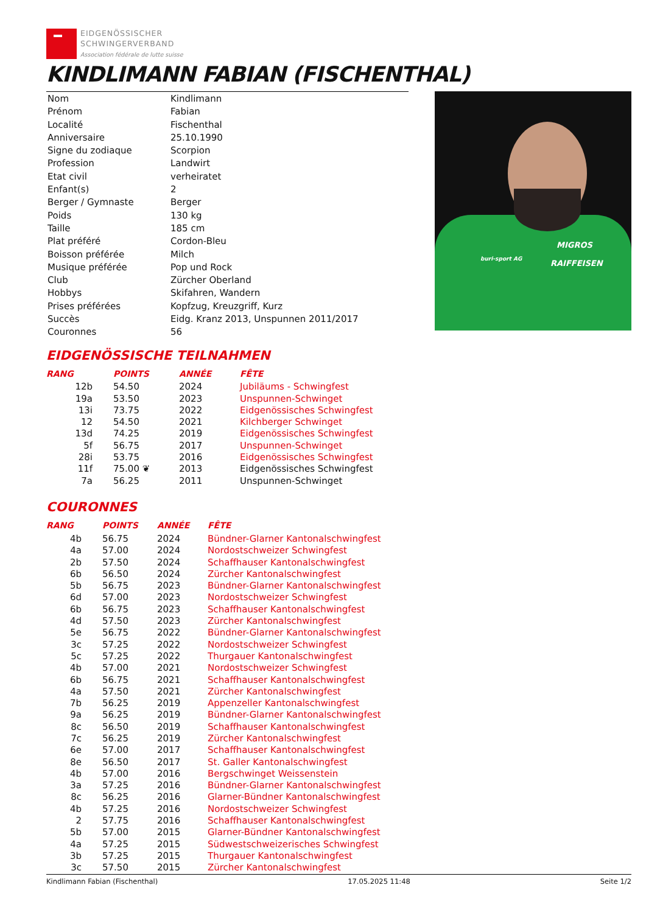EIDGENÖSSISCHER
SCHWINGERVERBAND
Association fédérale de lutte suisse
KINDLIMANN FABIAN (FISCHENTHAL)
| Nom | Kindlimann |
| Prénom | Fabian |
| Localité | Fischenthal |
| Anniversaire | 25.10.1990 |
| Signe du zodiaque | Scorpion |
| Profession | Landwirt |
| Etat civil | verheiratet |
| Enfant(s) | 2 |
| Berger / Gymnaste | Berger |
| Poids | 130 kg |
| Taille | 185 cm |
| Plat préféré | Cordon-Bleu |
| Boisson préférée | Milch |
| Musique préférée | Pop und Rock |
| Club | Zürcher Oberland |
| Hobbys | Skifahren, Wandern |
| Prises préférées | Kopfzug, Kreuzgriff, Kurz |
| Succès | Eidg. Kranz 2013, Unspunnen 2011/2017 |
| Couronnes | 56 |
MIGROS
RAIFFEISEN buri-sport AG
EIDGENÖSSISCHE TEILNAHMEN
| RANG | POINTS | ANNÉE | FÊTE |
| --- | --- | --- | --- |
| 12b | 54.50 | 2024 | Jubiläums - Schwingfest |
| 19a | 53.50 | 2023 | Unspunnen-Schwinget |
| 13i | 73.75 | 2022 | Eidgenössisches Schwingfest |
| 12 | 54.50 | 2021 | Kilchberger Schwinget |
| 13d | 74.25 | 2019 | Eidgenössisches Schwingfest |
| 5f | 56.75 | 2017 | Unspunnen-Schwinget |
| 28i | 53.75 | 2016 | Eidgenössisches Schwingfest |
| 11f | 75.00 ❦ | 2013 | Eidgenössisches Schwingfest |
| 7a | 56.25 | 2011 | Unspunnen-Schwinget |
COURONNES
| RANG | POINTS | ANNÉE | FÊTE |
| --- | --- | --- | --- |
| 4b | 56.75 | 2024 | Bündner-Glarner Kantonalschwingfest |
| 4a | 57.00 | 2024 | Nordostschweizer Schwingfest |
| 2b | 57.50 | 2024 | Schaffhauser Kantonalschwingfest |
| 6b | 56.50 | 2024 | Zürcher Kantonalschwingfest |
| 5b | 56.75 | 2023 | Bündner-Glarner Kantonalschwingfest |
| 6d | 57.00 | 2023 | Nordostschweizer Schwingfest |
| 6b | 56.75 | 2023 | Schaffhauser Kantonalschwingfest |
| 4d | 57.50 | 2023 | Zürcher Kantonalschwingfest |
| 5e | 56.75 | 2022 | Bündner-Glarner Kantonalschwingfest |
| 3c | 57.25 | 2022 | Nordostschweizer Schwingfest |
| 5c | 57.25 | 2022 | Thurgauer Kantonalschwingfest |
| 4b | 57.00 | 2021 | Nordostschweizer Schwingfest |
| 6b | 56.75 | 2021 | Schaffhauser Kantonalschwingfest |
| 4a | 57.50 | 2021 | Zürcher Kantonalschwingfest |
| 7b | 56.25 | 2019 | Appenzeller Kantonalschwingfest |
| 9a | 56.25 | 2019 | Bündner-Glarner Kantonalschwingfest |
| 8c | 56.50 | 2019 | Schaffhauser Kantonalschwingfest |
| 7c | 56.25 | 2019 | Zürcher Kantonalschwingfest |
| 6e | 57.00 | 2017 | Schaffhauser Kantonalschwingfest |
| 8e | 56.50 | 2017 | St. Galler Kantonalschwingfest |
| 4b | 57.00 | 2016 | Bergschwinget Weissenstein |
| 3a | 57.25 | 2016 | Bündner-Glarner Kantonalschwingfest |
| 8c | 56.25 | 2016 | Glarner-Bündner Kantonalschwingfest |
| 4b | 57.25 | 2016 | Nordostschweizer Schwingfest |
| 2 | 57.75 | 2016 | Schaffhauser Kantonalschwingfest |
| 5b | 57.00 | 2015 | Glarner-Bündner Kantonalschwingfest |
| 4a | 57.25 | 2015 | Südwestschweizerisches Schwingfest |
| 3b | 57.25 | 2015 | Thurgauer Kantonalschwingfest |
| 3c | 57.50 | 2015 | Zürcher Kantonalschwingfest |
Kindlimann Fabian (Fischenthal) 17.05.2025 11:48 Seite 1/2